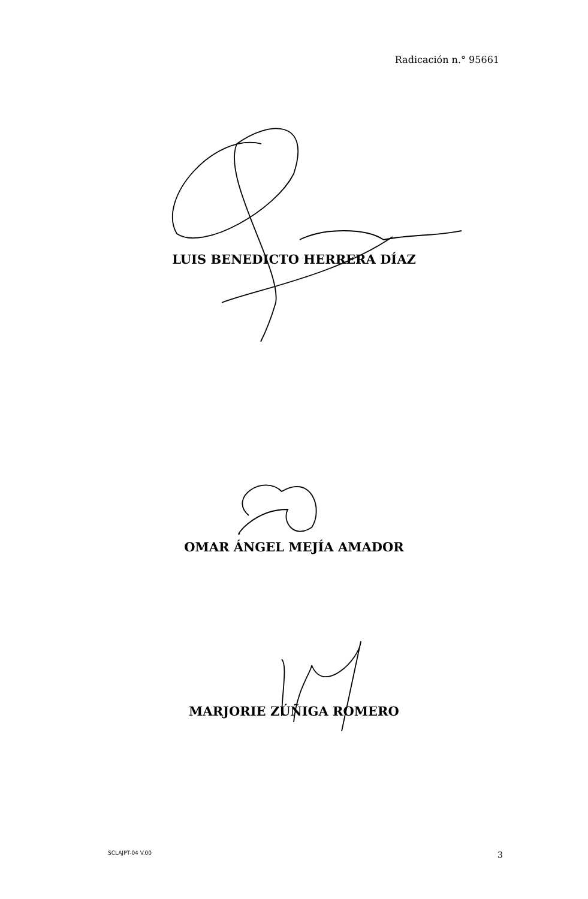Radicación n.° 95661
LUIS BENEDICTO HERRERA DÍAZ
OMAR ÁNGEL MEJÍA AMADOR
MARJORIE ZÚÑIGA ROMERO
SCLAJPT-04 V.00 3